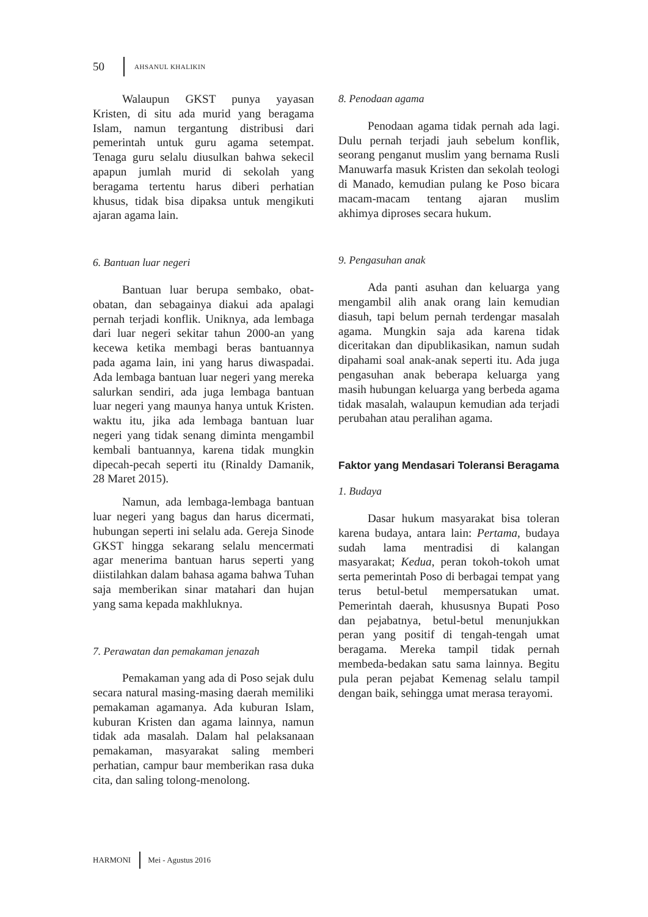50 AHSANUL KHALIKIN
Walaupun GKST punya yayasan Kristen, di situ ada murid yang beragama Islam, namun tergantung distribusi dari pemerintah untuk guru agama setempat. Tenaga guru selalu diusulkan bahwa sekecil apapun jumlah murid di sekolah yang beragama tertentu harus diberi perhatian khusus, tidak bisa dipaksa untuk mengikuti ajaran agama lain.
6. Bantuan luar negeri
Bantuan luar berupa sembako, obat-obatan, dan sebagainya diakui ada apalagi pernah terjadi konflik. Uniknya, ada lembaga dari luar negeri sekitar tahun 2000-an yang kecewa ketika membagi beras bantuannya pada agama lain, ini yang harus diwaspadai. Ada lembaga bantuan luar negeri yang mereka salurkan sendiri, ada juga lembaga bantuan luar negeri yang maunya hanya untuk Kristen. waktu itu, jika ada lembaga bantuan luar negeri yang tidak senang diminta mengambil kembali bantuannya, karena tidak mungkin dipecah-pecah seperti itu (Rinaldy Damanik, 28 Maret 2015).
Namun, ada lembaga-lembaga bantuan luar negeri yang bagus dan harus dicermati, hubungan seperti ini selalu ada. Gereja Sinode GKST hingga sekarang selalu mencermati agar menerima bantuan harus seperti yang diistilahkan dalam bahasa agama bahwa Tuhan saja memberikan sinar matahari dan hujan yang sama kepada makhluknya.
7. Perawatan dan pemakaman jenazah
Pemakaman yang ada di Poso sejak dulu secara natural masing-masing daerah memiliki pemakaman agamanya. Ada kuburan Islam, kuburan Kristen dan agama lainnya, namun tidak ada masalah. Dalam hal pelaksanaan pemakaman, masyarakat saling memberi perhatian, campur baur memberikan rasa duka cita, dan saling tolong-menolong.
8. Penodaan agama
Penodaan agama tidak pernah ada lagi. Dulu pernah terjadi jauh sebelum konflik, seorang penganut muslim yang bernama Rusli Manuwarfa masuk Kristen dan sekolah teologi di Manado, kemudian pulang ke Poso bicara macam-macam tentang ajaran muslim akhimya diproses secara hukum.
9. Pengasuhan anak
Ada panti asuhan dan keluarga yang mengambil alih anak orang lain kemudian diasuh, tapi belum pernah terdengar masalah agama. Mungkin saja ada karena tidak diceritakan dan dipublikasikan, namun sudah dipahami soal anak-anak seperti itu. Ada juga pengasuhan anak beberapa keluarga yang masih hubungan keluarga yang berbeda agama tidak masalah, walaupun kemudian ada terjadi perubahan atau peralihan agama.
Faktor yang Mendasari Toleransi Beragama
1. Budaya
Dasar hukum masyarakat bisa toleran karena budaya, antara lain: Pertama, budaya sudah lama mentradisi di kalangan masyarakat; Kedua, peran tokoh-tokoh umat serta pemerintah Poso di berbagai tempat yang terus betul-betul mempersatukan umat. Pemerintah daerah, khususnya Bupati Poso dan pejabatnya, betul-betul menunjukkan peran yang positif di tengah-tengah umat beragama. Mereka tampil tidak pernah membeda-bedakan satu sama lainnya. Begitu pula peran pejabat Kemenag selalu tampil dengan baik, sehingga umat merasa terayomi.
HARMONI Mei - Agustus 2016